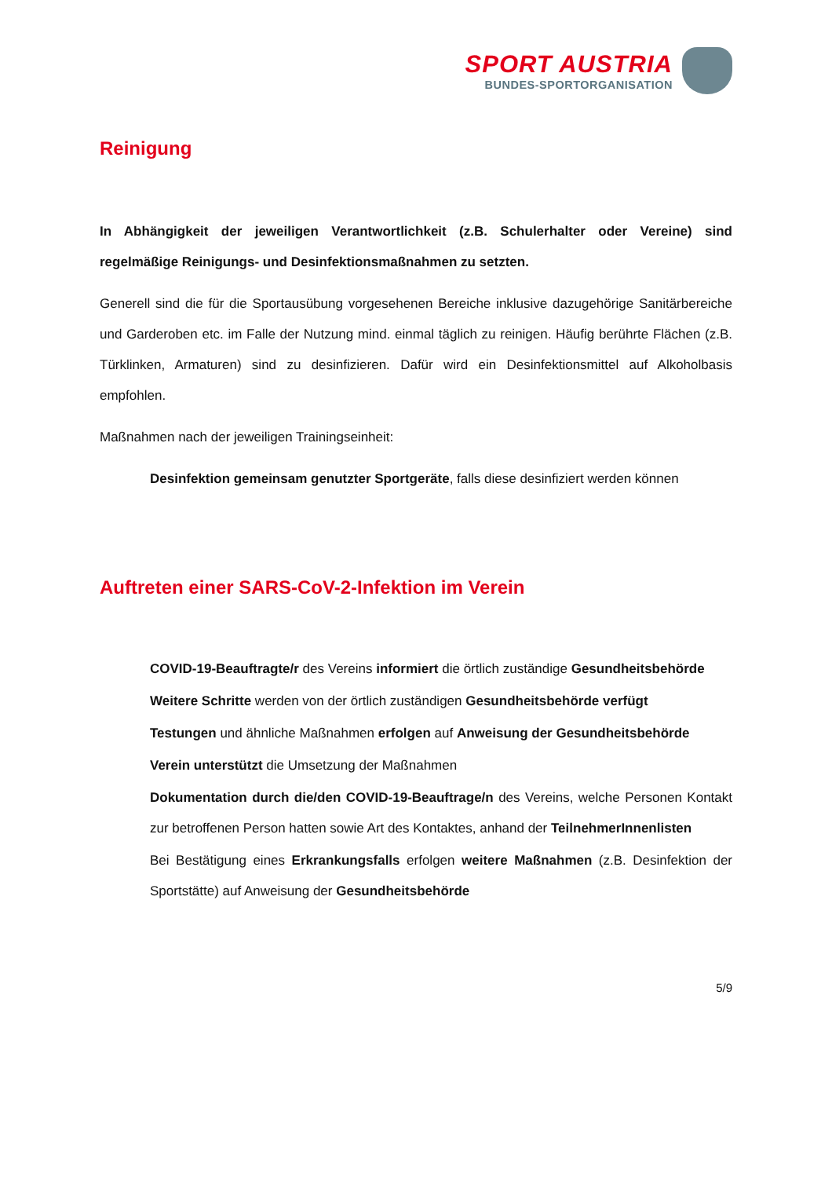SPORT AUSTRIA
BUNDES-SPORTORGANISATION
Reinigung
In Abhängigkeit der jeweiligen Verantwortlichkeit (z.B. Schulerhalter oder Vereine) sind regelmäßige Reinigungs- und Desinfektionsmaßnahmen zu setzten.
Generell sind die für die Sportausübung vorgesehenen Bereiche inklusive dazugehörige Sanitärbereiche und Garderoben etc. im Falle der Nutzung mind. einmal täglich zu reinigen. Häufig berührte Flächen (z.B. Türklinken, Armaturen) sind zu desinfizieren. Dafür wird ein Desinfektionsmittel auf Alkoholbasis empfohlen.
Maßnahmen nach der jeweiligen Trainingseinheit:
Desinfektion gemeinsam genutzter Sportgeräte, falls diese desinfiziert werden können
Auftreten einer SARS-CoV-2-Infektion im Verein
COVID-19-Beauftragte/r des Vereins informiert die örtlich zuständige Gesundheitsbehörde
Weitere Schritte werden von der örtlich zuständigen Gesundheitsbehörde verfügt
Testungen und ähnliche Maßnahmen erfolgen auf Anweisung der Gesundheitsbehörde
Verein unterstützt die Umsetzung der Maßnahmen
Dokumentation durch die/den COVID-19-Beauftrage/n des Vereins, welche Personen Kontakt zur betroffenen Person hatten sowie Art des Kontaktes, anhand der TeilnehmerInnenlisten
Bei Bestätigung eines Erkrankungsfalls erfolgen weitere Maßnahmen (z.B. Desinfektion der Sportstätte) auf Anweisung der Gesundheitsbehörde
5/9